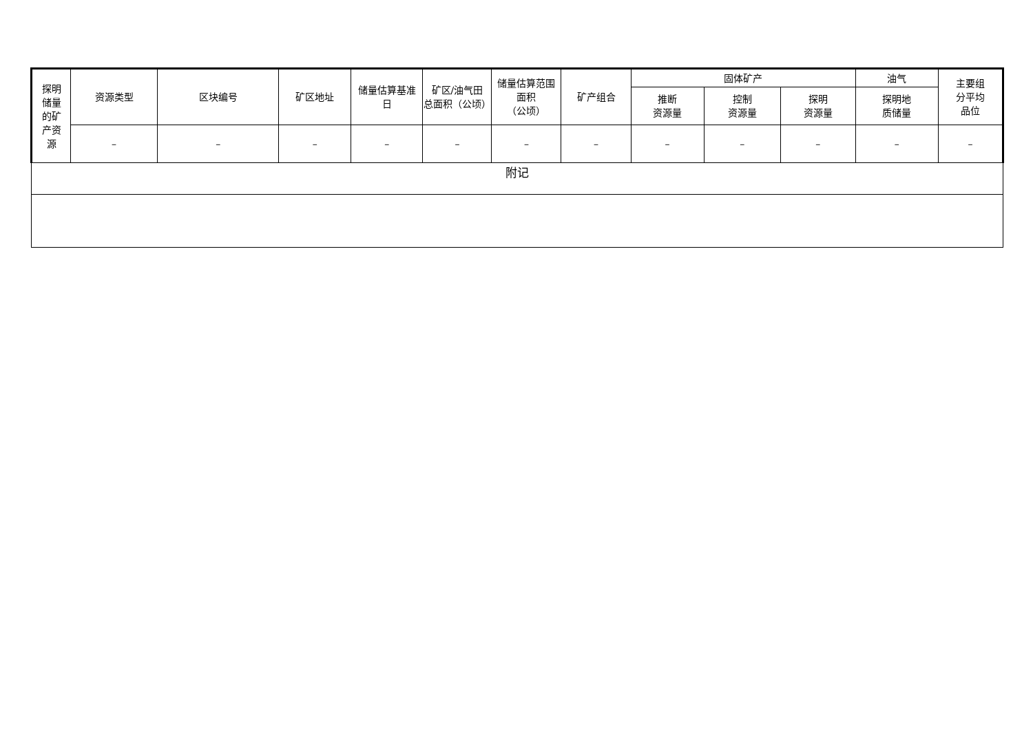| 探明 储量 的矿 产资 源 | 资源类型 | 区块编号 | 矿区地址 | 储量估算基准 日 | 矿区/油气田 总面积（公顷） | 储量估算范围 面积 （公顷） | 矿产组合 | 固体矿产 | | | 油气 | 主要组 分平均 品位 |
| --- | --- | --- | --- | --- | --- | --- | --- | --- | --- | --- | --- | --- |
| | | | | | | | | 推断 资源量 | 控制 资源量 | 探明 资源量 | 探明地 质储量 | |
| | – | – | – | – | – | – | – | – | – | – | – | – |
| 附记 | | | | | | | | | | | | |